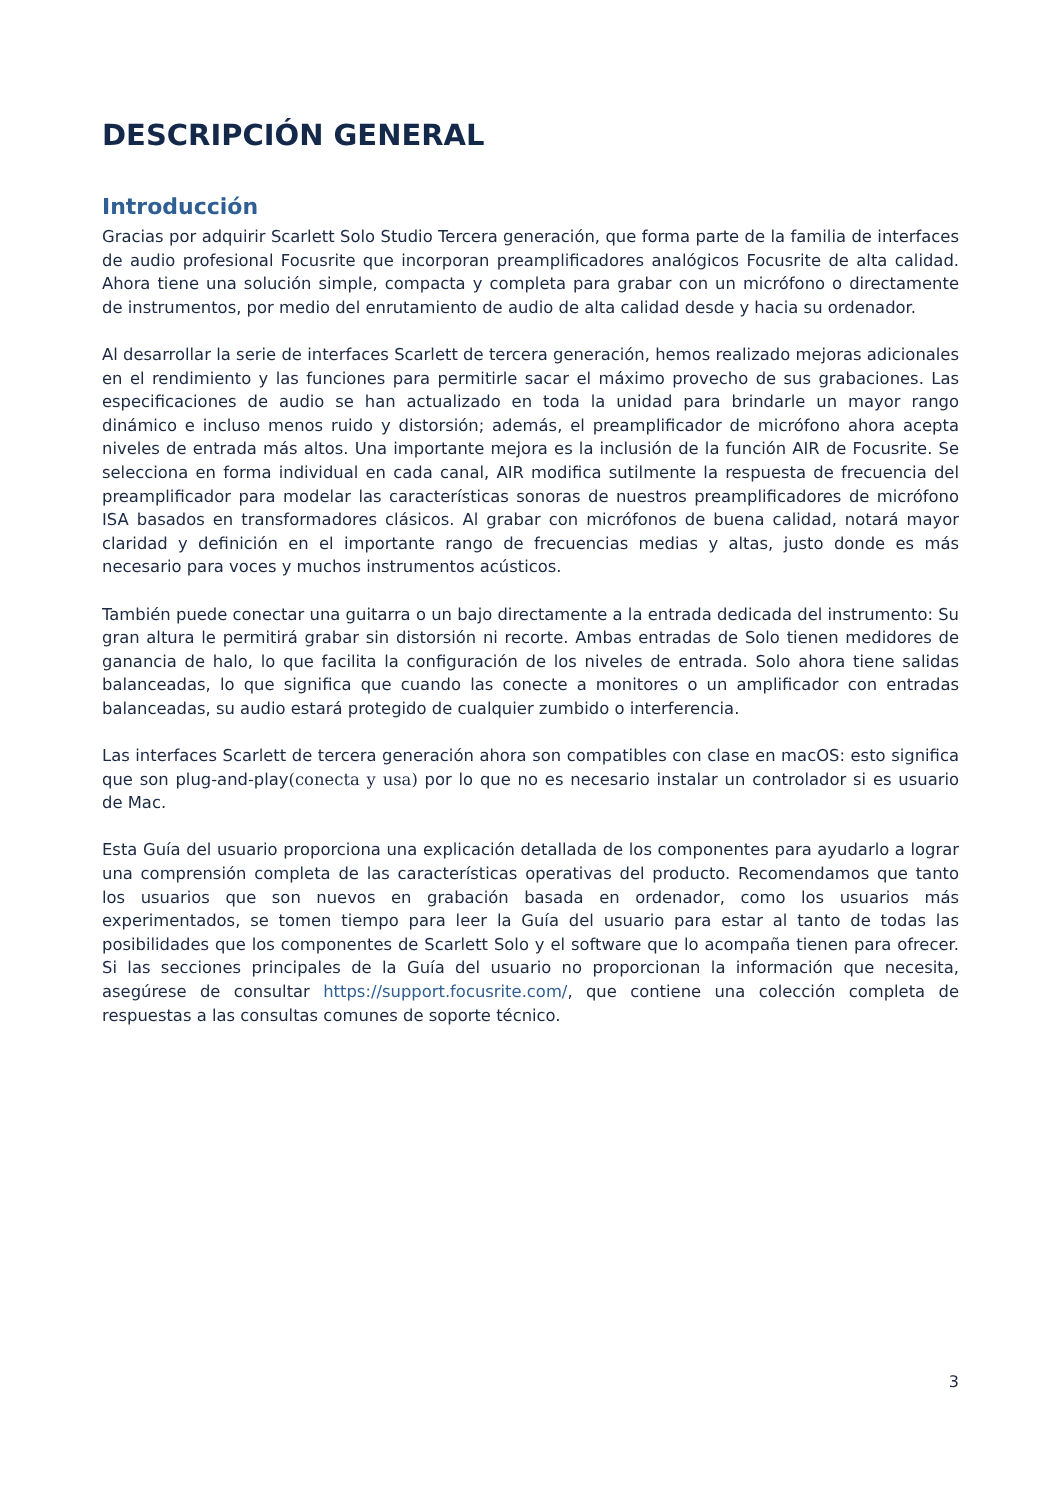DESCRIPCIÓN GENERAL
Introducción
Gracias por adquirir Scarlett Solo Studio Tercera generación, que forma parte de la familia de interfaces de audio profesional Focusrite que incorporan preamplificadores analógicos Focusrite de alta calidad. Ahora tiene una solución simple, compacta y completa para grabar con un micrófono o directamente de instrumentos, por medio del enrutamiento de audio de alta calidad desde y hacia su ordenador.
Al desarrollar la serie de interfaces Scarlett de tercera generación, hemos realizado mejoras adicionales en el rendimiento y las funciones para permitirle sacar el máximo provecho de sus grabaciones. Las especificaciones de audio se han actualizado en toda la unidad para brindarle un mayor rango dinámico e incluso menos ruido y distorsión; además, el preamplificador de micrófono ahora acepta niveles de entrada más altos. Una importante mejora es la inclusión de la función AIR de Focusrite. Se selecciona en forma individual en cada canal, AIR modifica sutilmente la respuesta de frecuencia del preamplificador para modelar las características sonoras de nuestros preamplificadores de micrófono ISA basados en transformadores clásicos. Al grabar con micrófonos de buena calidad, notará mayor claridad y definición en el importante rango de frecuencias medias y altas, justo donde es más necesario para voces y muchos instrumentos acústicos.
También puede conectar una guitarra o un bajo directamente a la entrada dedicada del instrumento: Su gran altura le permitirá grabar sin distorsión ni recorte. Ambas entradas de Solo tienen medidores de ganancia de halo, lo que facilita la configuración de los niveles de entrada. Solo ahora tiene salidas balanceadas, lo que significa que cuando las conecte a monitores o un amplificador con entradas balanceadas, su audio estará protegido de cualquier zumbido o interferencia.
Las interfaces Scarlett de tercera generación ahora son compatibles con clase en macOS: esto significa que son plug-and-play(conecta y usa) por lo que no es necesario instalar un controlador si es usuario de Mac.
Esta Guía del usuario proporciona una explicación detallada de los componentes para ayudarlo a lograr una comprensión completa de las características operativas del producto. Recomendamos que tanto los usuarios que son nuevos en grabación basada en ordenador, como los usuarios más experimentados, se tomen tiempo para leer la Guía del usuario para estar al tanto de todas las posibilidades que los componentes de Scarlett Solo y el software que lo acompaña tienen para ofrecer. Si las secciones principales de la Guía del usuario no proporcionan la información que necesita, asegúrese de consultar https://support.focusrite.com/, que contiene una colección completa de respuestas a las consultas comunes de soporte técnico.
3